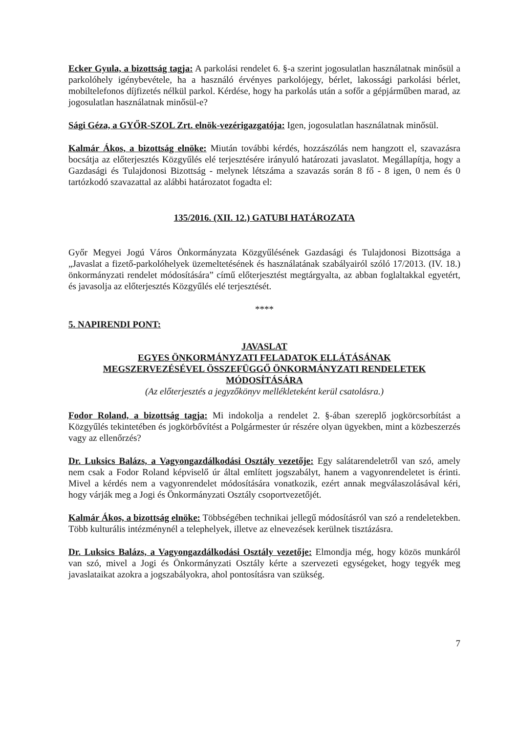Ecker Gyula, a bizottság tagja: A parkolási rendelet 6. §-a szerint jogosulatlan használatnak minősül a parkolóhely igénybevétele, ha a használó érvényes parkolójegy, bérlet, lakossági parkolási bérlet, mobiltelefonos díjfizetés nélkül parkol. Kérdése, hogy ha parkolás után a sofőr a gépjárműben marad, az jogosulatlan használatnak minősül-e?
Sági Géza, a GYŐR-SZOL Zrt. elnök-vezérigazgatója: Igen, jogosulatlan használatnak minősül.
Kalmár Ákos, a bizottság elnöke: Miután további kérdés, hozzászólás nem hangzott el, szavazásra bocsátja az előterjesztés Közgyűlés elé terjesztésére irányuló határozati javaslatot. Megállapítja, hogy a Gazdasági és Tulajdonosi Bizottság - melynek létszáma a szavazás során 8 fő - 8 igen, 0 nem és 0 tartózkodó szavazattal az alábbi határozatot fogadta el:
135/2016. (XII. 12.) GATUBI HATÁROZATA
Győr Megyei Jogú Város Önkormányzata Közgyűlésének Gazdasági és Tulajdonosi Bizottsága a „Javaslat a fizető-parkolóhelyek üzemeltetésének és használatának szabályairól szóló 17/2013. (IV. 18.) önkormányzati rendelet módosítására” című előterjesztést megtárgyalta, az abban foglaltakkal egyetért, és javasolja az előterjesztés Közgyűlés elé terjesztését.
****
5. NAPIRENDI PONT:
JAVASLAT
EGYES ÖNKORMÁNYZATI FELADATOK ELLÁTÁSÁNAK
MEGSZERVEZÉSÉVEL ÖSSZEFÜGGŐ ÖNKORMÁNYZATI RENDELETEK
MÓDOSÍTÁSÁRA
(Az előterjesztés a jegyzőkönyv mellékleteként kerül csatolásra.)
Fodor Roland, a bizottság tagja: Mi indokolja a rendelet 2. §-ában szereplő jogkörcsorbítást a Közgyűlés tekintetében és jogkörbővítést a Polgármester úr részére olyan ügyekben, mint a közbeszerzés vagy az ellenőrzés?
Dr. Luksics Balázs, a Vagyongazdálkodási Osztály vezetője: Egy salátarendeletről van szó, amely nem csak a Fodor Roland képviselő úr által említett jogszabályt, hanem a vagyonrendeletet is érinti. Mivel a kérdés nem a vagyonrendelet módosítására vonatkozik, ezért annak megválaszolásával kéri, hogy várják meg a Jogi és Önkormányzati Osztály csoportvezetőjét.
Kalmár Ákos, a bizottság elnöke: Többségében technikai jellegű módosításról van szó a rendeletekben. Több kulturális intézménynél a telephelyek, illetve az elnevezések kerülnek tisztázásra.
Dr. Luksics Balázs, a Vagyongazdálkodási Osztály vezetője: Elmondja még, hogy közös munkáról van szó, mivel a Jogi és Önkormányzati Osztály kérte a szervezeti egységeket, hogy tegyék meg javaslataikat azokra a jogszabályokra, ahol pontosításra van szükség.
7